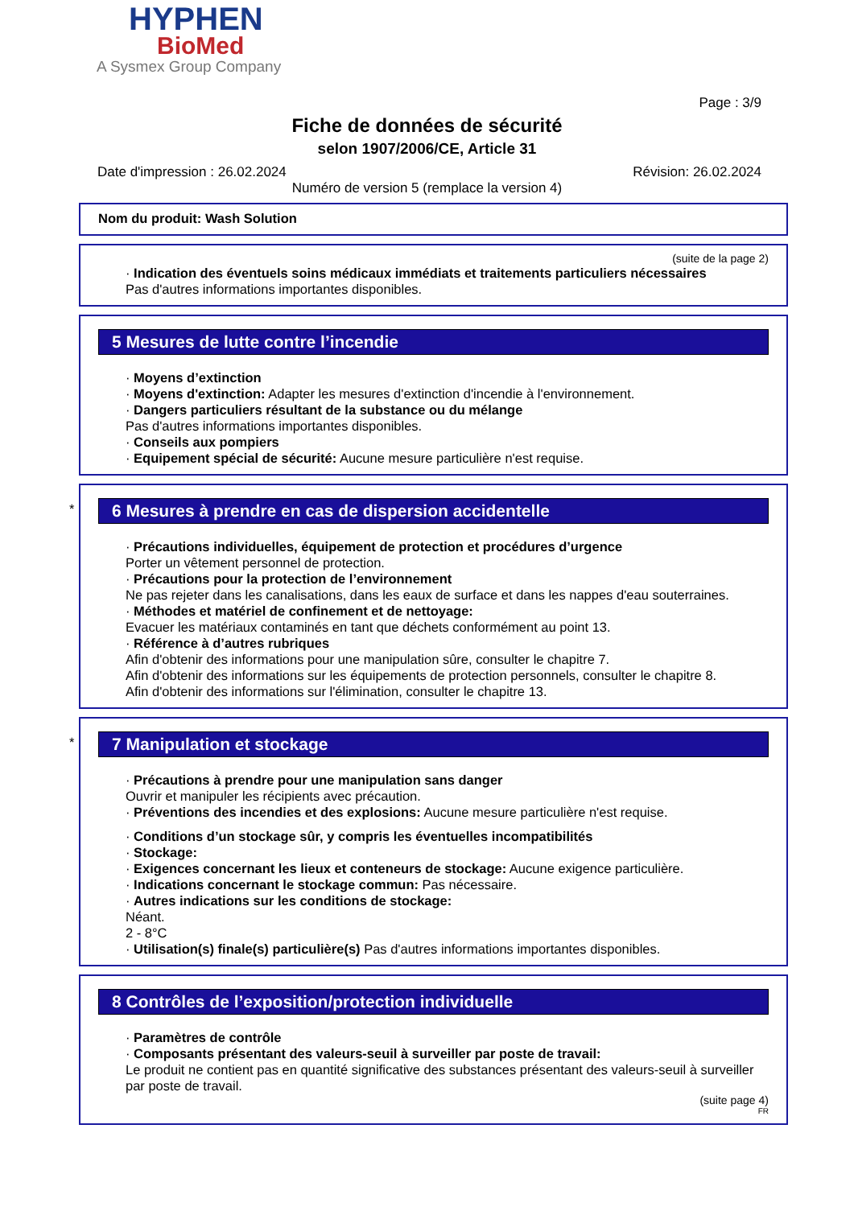HYPHEN
BioMed
A Sysmex Group Company
Page : 3/9
Fiche de données de sécurité
selon 1907/2006/CE, Article 31
Date d'impression : 26.02.2024 Révision: 26.02.2024
Numéro de version 5 (remplace la version 4)
Nom du produit: Wash Solution
(suite de la page 2)
· Indication des éventuels soins médicaux immédiats et traitements particuliers nécessaires
Pas d'autres informations importantes disponibles.
5 Mesures de lutte contre l’incendie
· Moyens d’extinction
· Moyens d'extinction: Adapter les mesures d'extinction d'incendie à l'environnement.
· Dangers particuliers résultant de la substance ou du mélange
Pas d'autres informations importantes disponibles.
· Conseils aux pompiers
· Equipement spécial de sécurité: Aucune mesure particulière n'est requise.
*
6 Mesures à prendre en cas de dispersion accidentelle
· Précautions individuelles, équipement de protection et procédures d’urgence
Porter un vêtement personnel de protection.
· Précautions pour la protection de l’environnement
Ne pas rejeter dans les canalisations, dans les eaux de surface et dans les nappes d'eau souterraines.
· Méthodes et matériel de confinement et de nettoyage:
Evacuer les matériaux contaminés en tant que déchets conformément au point 13.
· Référence à d’autres rubriques
Afin d'obtenir des informations pour une manipulation sûre, consulter le chapitre 7.
Afin d'obtenir des informations sur les équipements de protection personnels, consulter le chapitre 8.
Afin d'obtenir des informations sur l'élimination, consulter le chapitre 13.
*
7 Manipulation et stockage
· Précautions à prendre pour une manipulation sans danger
Ouvrir et manipuler les récipients avec précaution.
· Préventions des incendies et des explosions: Aucune mesure particulière n'est requise.
· Conditions d’un stockage sûr, y compris les éventuelles incompatibilités
· Stockage:
· Exigences concernant les lieux et conteneurs de stockage: Aucune exigence particulière.
· Indications concernant le stockage commun: Pas nécessaire.
· Autres indications sur les conditions de stockage:
Néant.
2 - 8°C
· Utilisation(s) finale(s) particulière(s) Pas d'autres informations importantes disponibles.
8 Contrôles de l’exposition/protection individuelle
· Paramètres de contrôle
· Composants présentant des valeurs-seuil à surveiller par poste de travail:
Le produit ne contient pas en quantité significative des substances présentant des valeurs-seuil à surveiller par poste de travail.
(suite page 4)
FR